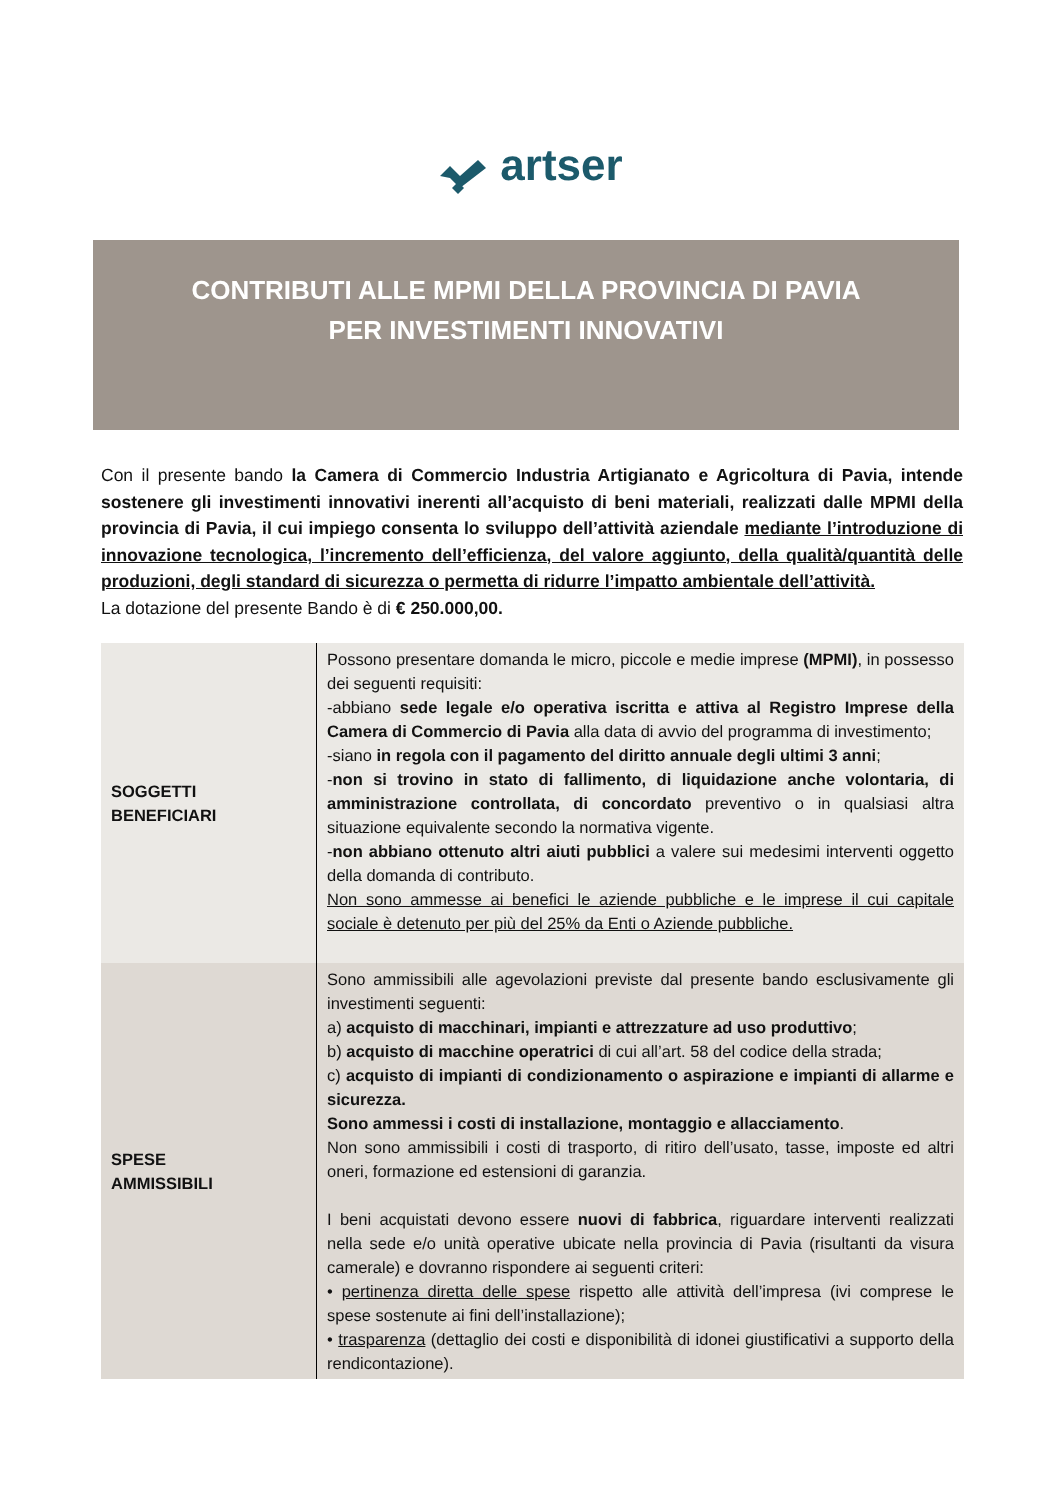artser
CONTRIBUTI ALLE MPMI DELLA PROVINCIA DI PAVIA
PER INVESTIMENTI INNOVATIVI
Con il presente bando la Camera di Commercio Industria Artigianato e Agricoltura di Pavia, intende sostenere gli investimenti innovativi inerenti all’acquisto di beni materiali, realizzati dalle MPMI della provincia di Pavia, il cui impiego consenta lo sviluppo dell’attività aziendale mediante l’introduzione di innovazione tecnologica, l’incremento dell’efficienza, del valore aggiunto, della qualità/quantità delle produzioni, degli standard di sicurezza o permetta di ridurre l’impatto ambientale dell’attività.
La dotazione del presente Bando è di € 250.000,00.
| SOGGETTI BENEFICIARI | Possono presentare domanda le micro, piccole e medie imprese (MPMI) , in possesso dei seguenti requisiti: -abbiano sede legale e/o operativa iscritta e attiva al Registro Imprese della Camera di Commercio di Pavia alla data di avvio del programma di investimento; -siano in regola con il pagamento del diritto annuale degli ultimi 3 anni ; - non si trovino in stato di fallimento, di liquidazione anche volontaria, di amministrazione controllata, di concordato preventivo o in qualsiasi altra situazione equivalente secondo la normativa vigente. - non abbiano ottenuto altri aiuti pubblici a valere sui medesimi interventi oggetto della domanda di contributo. Non sono ammesse ai benefici le aziende pubbliche e le imprese il cui capitale sociale è detenuto per più del 25% da Enti o Aziende pubbliche. |
| SPESE AMMISSIBILI | Sono ammissibili alle agevolazioni previste dal presente bando esclusivamente gli investimenti seguenti: a) acquisto di macchinari, impianti e attrezzature ad uso produttivo ; b) acquisto di macchine operatrici di cui all’art. 58 del codice della strada; c) acquisto di impianti di condizionamento o aspirazione e impianti di allarme e sicurezza. Sono ammessi i costi di installazione, montaggio e allacciamento . Non sono ammissibili i costi di trasporto, di ritiro dell’usato, tasse, imposte ed altri oneri, formazione ed estensioni di garanzia. I beni acquistati devono essere nuovi di fabbrica , riguardare interventi realizzati nella sede e/o unità operative ubicate nella provincia di Pavia (risultanti da visura camerale) e dovranno rispondere ai seguenti criteri: • pertinenza diretta delle spese rispetto alle attività dell’impresa (ivi comprese le spese sostenute ai fini dell’installazione); • trasparenza (dettaglio dei costi e disponibilità di idonei giustificativi a supporto della rendicontazione). |